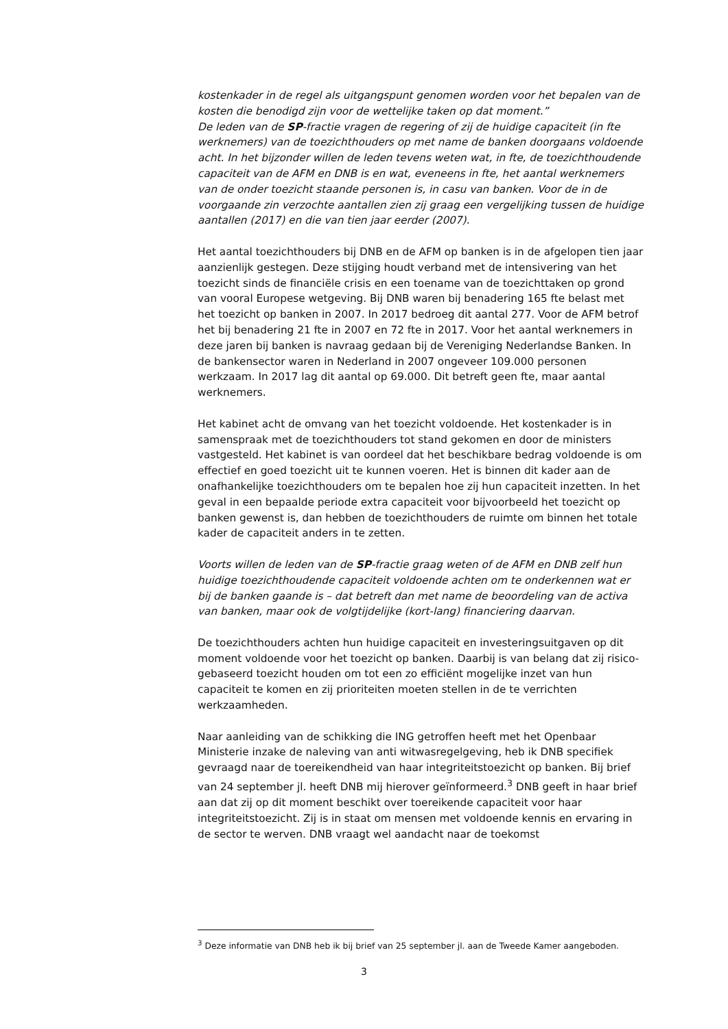kostenkader in de regel als uitgangspunt genomen worden voor het bepalen van de kosten die benodigd zijn voor de wettelijke taken op dat moment.”
De leden van de SP-fractie vragen de regering of zij de huidige capaciteit (in fte werknemers) van de toezichthouders op met name de banken doorgaans voldoende acht. In het bijzonder willen de leden tevens weten wat, in fte, de toezichthoudende capaciteit van de AFM en DNB is en wat, eveneens in fte, het aantal werknemers van de onder toezicht staande personen is, in casu van banken. Voor de in de voorgaande zin verzochte aantallen zien zij graag een vergelijking tussen de huidige aantallen (2017) en die van tien jaar eerder (2007).
Het aantal toezichthouders bij DNB en de AFM op banken is in de afgelopen tien jaar aanzienlijk gestegen. Deze stijging houdt verband met de intensivering van het toezicht sinds de financiële crisis en een toename van de toezichttaken op grond van vooral Europese wetgeving. Bij DNB waren bij benadering 165 fte belast met het toezicht op banken in 2007. In 2017 bedroeg dit aantal 277. Voor de AFM betrof het bij benadering 21 fte in 2007 en 72 fte in 2017. Voor het aantal werknemers in deze jaren bij banken is navraag gedaan bij de Vereniging Nederlandse Banken. In de bankensector waren in Nederland in 2007 ongeveer 109.000 personen werkzaam. In 2017 lag dit aantal op 69.000. Dit betreft geen fte, maar aantal werknemers.
Het kabinet acht de omvang van het toezicht voldoende. Het kostenkader is in samenspraak met de toezichthouders tot stand gekomen en door de ministers vastgesteld. Het kabinet is van oordeel dat het beschikbare bedrag voldoende is om effectief en goed toezicht uit te kunnen voeren. Het is binnen dit kader aan de onafhankelijke toezichthouders om te bepalen hoe zij hun capaciteit inzetten. In het geval in een bepaalde periode extra capaciteit voor bijvoorbeeld het toezicht op banken gewenst is, dan hebben de toezichthouders de ruimte om binnen het totale kader de capaciteit anders in te zetten.
Voorts willen de leden van de SP-fractie graag weten of de AFM en DNB zelf hun huidige toezichthoudende capaciteit voldoende achten om te onderkennen wat er bij de banken gaande is – dat betreft dan met name de beoordeling van de activa van banken, maar ook de volgtijdelijke (kort-lang) financiering daarvan.
De toezichthouders achten hun huidige capaciteit en investeringsuitgaven op dit moment voldoende voor het toezicht op banken. Daarbij is van belang dat zij risico-gebaseerd toezicht houden om tot een zo efficiënt mogelijke inzet van hun capaciteit te komen en zij prioriteiten moeten stellen in de te verrichten werkzaamheden.
Naar aanleiding van de schikking die ING getroffen heeft met het Openbaar Ministerie inzake de naleving van anti witwasregelgeving, heb ik DNB specifiek gevraagd naar de toereikendheid van haar integriteitstoezicht op banken. Bij brief van 24 september jl. heeft DNB mij hierover geïnformeerd.<sup>3</sup> DNB geeft in haar brief aan dat zij op dit moment beschikt over toereikende capaciteit voor haar integriteitstoezicht. Zij is in staat om mensen met voldoende kennis en ervaring in de sector te werven. DNB vraagt wel aandacht naar de toekomst
<sup>3</sup> Deze informatie van DNB heb ik bij brief van 25 september jl. aan de Tweede Kamer aangeboden.
3